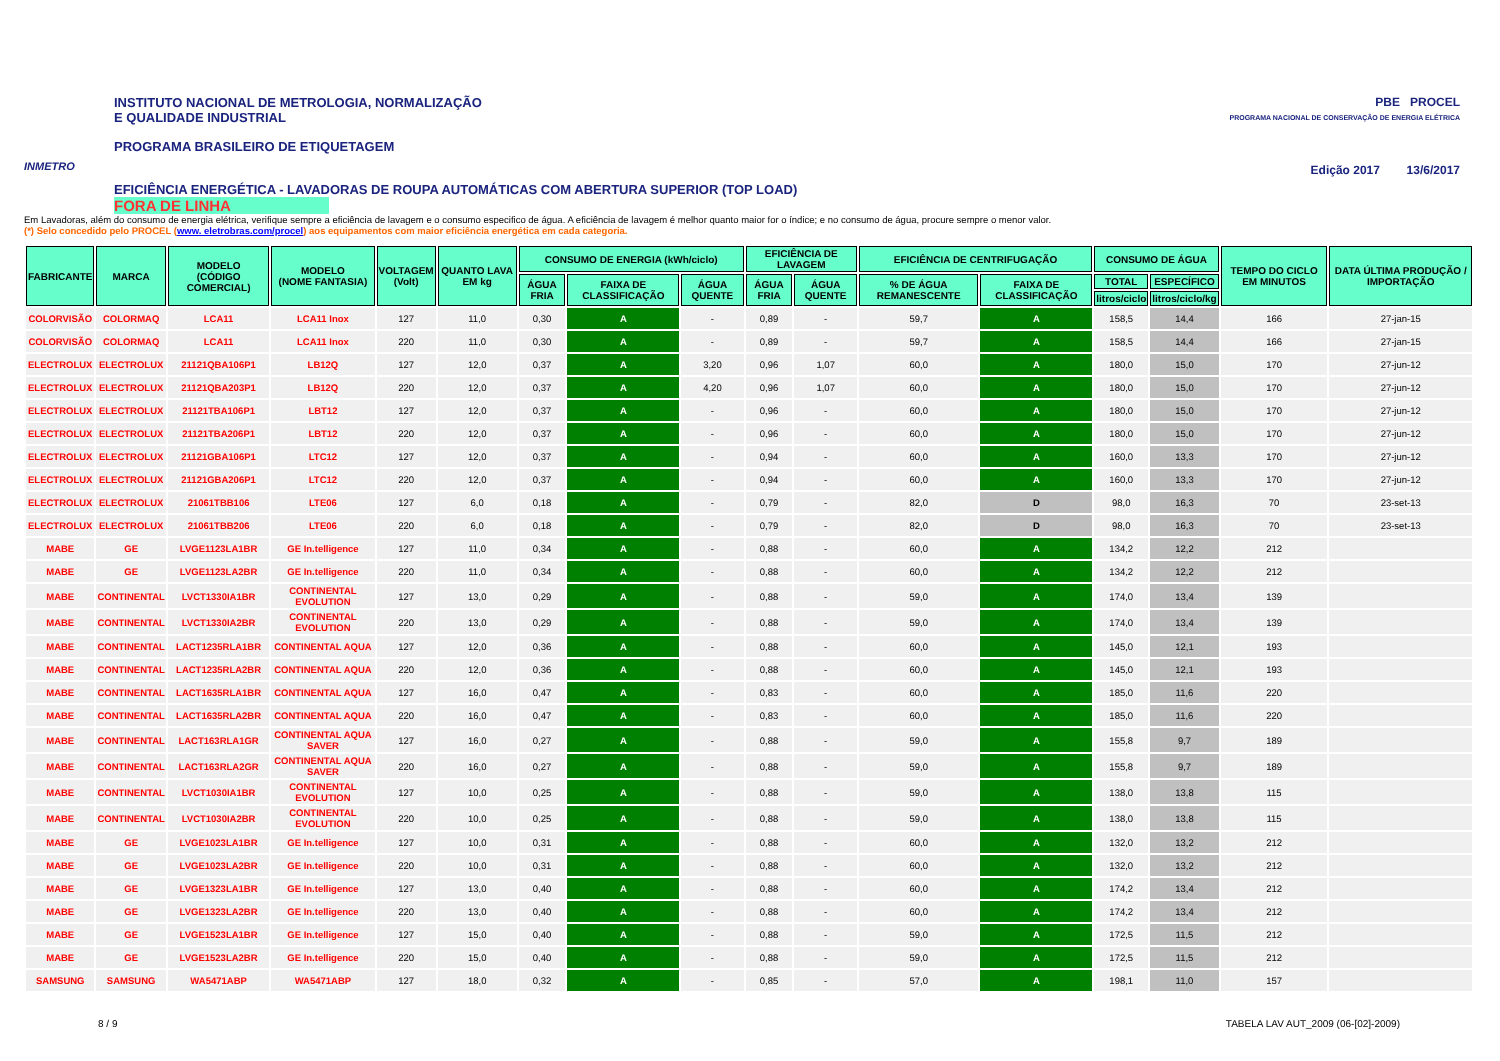INMETRO
INSTITUTO NACIONAL DE METROLOGIA, NORMALIZAÇÃO
E QUALIDADE INDUSTRIAL
PROGRAMA BRASILEIRO DE ETIQUETAGEM
EFICIÊNCIA ENERGÉTICA - LAVADORAS DE ROUPA AUTOMÁTICAS COM ABERTURA SUPERIOR (TOP LOAD)
FORA DE LINHA
PBE PROCEL
PROGRAMA NACIONAL DE CONSERVAÇÃO DE ENERGIA ELÉTRICA
Edição 2017 13/6/2017
Em Lavadoras, além do consumo de energia elétrica, verifique sempre a eficiência de lavagem e o consumo especifico de água. A eficiência de lavagem é melhor quanto maior for o índice; e no consumo de água, procure sempre o menor valor.
(*) Selo concedido pelo PROCEL (www. eletrobras.com/procel) aos equipamentos com maior eficiência energética em cada categoria.
| FABRICANTE | MARCA | MODELO (CÓDIGO COMERCIAL) | MODELO (NOME FANTASIA) | VOLTAGEM (Volt) | QUANTO LAVA EM kg | CONSUMO DE ENERGIA (kWh/ciclo) | | | EFICIÊNCIA DE LAVAGEM | | EFICIÊNCIA DE CENTRIFUGAÇÃO | | CONSUMO DE ÁGUA | | TEMPO DO CICLO EM MINUTOS | DATA ÚLTIMA PRODUÇÃO / IMPORTAÇÃO |
| --- | --- | --- | --- | --- | --- | --- | --- | --- | --- | --- | --- | --- | --- | --- | --- | --- |
| | | | | | | ÁGUA FRIA | FAIXA DE CLASSIFICAÇÃO | ÁGUA QUENTE | ÁGUA FRIA | ÁGUA QUENTE | % DE ÁGUA REMANESCENTE | FAIXA DE CLASSIFICAÇÃO | TOTAL | ESPECÍFICO | | |
| | | | | | | | | | | | | | litros/ciclo | litros/ciclo/kg | | |
| COLORVISÃO | COLORMAQ | LCA11 | LCA11 Inox | 127 | 11,0 | 0,30 | A | - | 0,89 | - | 59,7 | A | 158,5 | 14,4 | 166 | 27-jan-15 |
| COLORVISÃO | COLORMAQ | LCA11 | LCA11 Inox | 220 | 11,0 | 0,30 | A | - | 0,89 | - | 59,7 | A | 158,5 | 14,4 | 166 | 27-jan-15 |
| ELECTROLUX | ELECTROLUX | 21121QBA106P1 | LB12Q | 127 | 12,0 | 0,37 | A | 3,20 | 0,96 | 1,07 | 60,0 | A | 180,0 | 15,0 | 170 | 27-jun-12 |
| ELECTROLUX | ELECTROLUX | 21121QBA203P1 | LB12Q | 220 | 12,0 | 0,37 | A | 4,20 | 0,96 | 1,07 | 60,0 | A | 180,0 | 15,0 | 170 | 27-jun-12 |
| ELECTROLUX | ELECTROLUX | 21121TBA106P1 | LBT12 | 127 | 12,0 | 0,37 | A | - | 0,96 | - | 60,0 | A | 180,0 | 15,0 | 170 | 27-jun-12 |
| ELECTROLUX | ELECTROLUX | 21121TBA206P1 | LBT12 | 220 | 12,0 | 0,37 | A | - | 0,96 | - | 60,0 | A | 180,0 | 15,0 | 170 | 27-jun-12 |
| ELECTROLUX | ELECTROLUX | 21121GBA106P1 | LTC12 | 127 | 12,0 | 0,37 | A | - | 0,94 | - | 60,0 | A | 160,0 | 13,3 | 170 | 27-jun-12 |
| ELECTROLUX | ELECTROLUX | 21121GBA206P1 | LTC12 | 220 | 12,0 | 0,37 | A | - | 0,94 | - | 60,0 | A | 160,0 | 13,3 | 170 | 27-jun-12 |
| ELECTROLUX | ELECTROLUX | 21061TBB106 | LTE06 | 127 | 6,0 | 0,18 | A | - | 0,79 | - | 82,0 | D | 98,0 | 16,3 | 70 | 23-set-13 |
| ELECTROLUX | ELECTROLUX | 21061TBB206 | LTE06 | 220 | 6,0 | 0,18 | A | - | 0,79 | - | 82,0 | D | 98,0 | 16,3 | 70 | 23-set-13 |
| MABE | GE | LVGE1123LA1BR | GE In.telligence | 127 | 11,0 | 0,34 | A | - | 0,88 | - | 60,0 | A | 134,2 | 12,2 | 212 | |
| MABE | GE | LVGE1123LA2BR | GE In.telligence | 220 | 11,0 | 0,34 | A | - | 0,88 | - | 60,0 | A | 134,2 | 12,2 | 212 | |
| MABE | CONTINENTAL | LVCT1330IA1BR | CONTINENTAL EVOLUTION | 127 | 13,0 | 0,29 | A | - | 0,88 | - | 59,0 | A | 174,0 | 13,4 | 139 | |
| MABE | CONTINENTAL | LVCT1330IA2BR | CONTINENTAL EVOLUTION | 220 | 13,0 | 0,29 | A | - | 0,88 | - | 59,0 | A | 174,0 | 13,4 | 139 | |
| MABE | CONTINENTAL | LACT1235RLA1BR | CONTINENTAL AQUA | 127 | 12,0 | 0,36 | A | - | 0,88 | - | 60,0 | A | 145,0 | 12,1 | 193 | |
| MABE | CONTINENTAL | LACT1235RLA2BR | CONTINENTAL AQUA | 220 | 12,0 | 0,36 | A | - | 0,88 | - | 60,0 | A | 145,0 | 12,1 | 193 | |
| MABE | CONTINENTAL | LACT1635RLA1BR | CONTINENTAL AQUA | 127 | 16,0 | 0,47 | A | - | 0,83 | - | 60,0 | A | 185,0 | 11,6 | 220 | |
| MABE | CONTINENTAL | LACT1635RLA2BR | CONTINENTAL AQUA | 220 | 16,0 | 0,47 | A | - | 0,83 | - | 60,0 | A | 185,0 | 11,6 | 220 | |
| MABE | CONTINENTAL | LACT163RLA1GR | CONTINENTAL AQUA SAVER | 127 | 16,0 | 0,27 | A | - | 0,88 | - | 59,0 | A | 155,8 | 9,7 | 189 | |
| MABE | CONTINENTAL | LACT163RLA2GR | CONTINENTAL AQUA SAVER | 220 | 16,0 | 0,27 | A | - | 0,88 | - | 59,0 | A | 155,8 | 9,7 | 189 | |
| MABE | CONTINENTAL | LVCT1030IA1BR | CONTINENTAL EVOLUTION | 127 | 10,0 | 0,25 | A | - | 0,88 | - | 59,0 | A | 138,0 | 13,8 | 115 | |
| MABE | CONTINENTAL | LVCT1030IA2BR | CONTINENTAL EVOLUTION | 220 | 10,0 | 0,25 | A | - | 0,88 | - | 59,0 | A | 138,0 | 13,8 | 115 | |
| MABE | GE | LVGE1023LA1BR | GE In.telligence | 127 | 10,0 | 0,31 | A | - | 0,88 | - | 60,0 | A | 132,0 | 13,2 | 212 | |
| MABE | GE | LVGE1023LA2BR | GE In.telligence | 220 | 10,0 | 0,31 | A | - | 0,88 | - | 60,0 | A | 132,0 | 13,2 | 212 | |
| MABE | GE | LVGE1323LA1BR | GE In.telligence | 127 | 13,0 | 0,40 | A | - | 0,88 | - | 60,0 | A | 174,2 | 13,4 | 212 | |
| MABE | GE | LVGE1323LA2BR | GE In.telligence | 220 | 13,0 | 0,40 | A | - | 0,88 | - | 60,0 | A | 174,2 | 13,4 | 212 | |
| MABE | GE | LVGE1523LA1BR | GE In.telligence | 127 | 15,0 | 0,40 | A | - | 0,88 | - | 59,0 | A | 172,5 | 11,5 | 212 | |
| MABE | GE | LVGE1523LA2BR | GE In.telligence | 220 | 15,0 | 0,40 | A | - | 0,88 | - | 59,0 | A | 172,5 | 11,5 | 212 | |
| SAMSUNG | SAMSUNG | WA5471ABP | WA5471ABP | 127 | 18,0 | 0,32 | A | - | 0,85 | - | 57,0 | A | 198,1 | 11,0 | 157 | |
8 / 9 TABELA LAV AUT_2009 (06-[02]-2009)